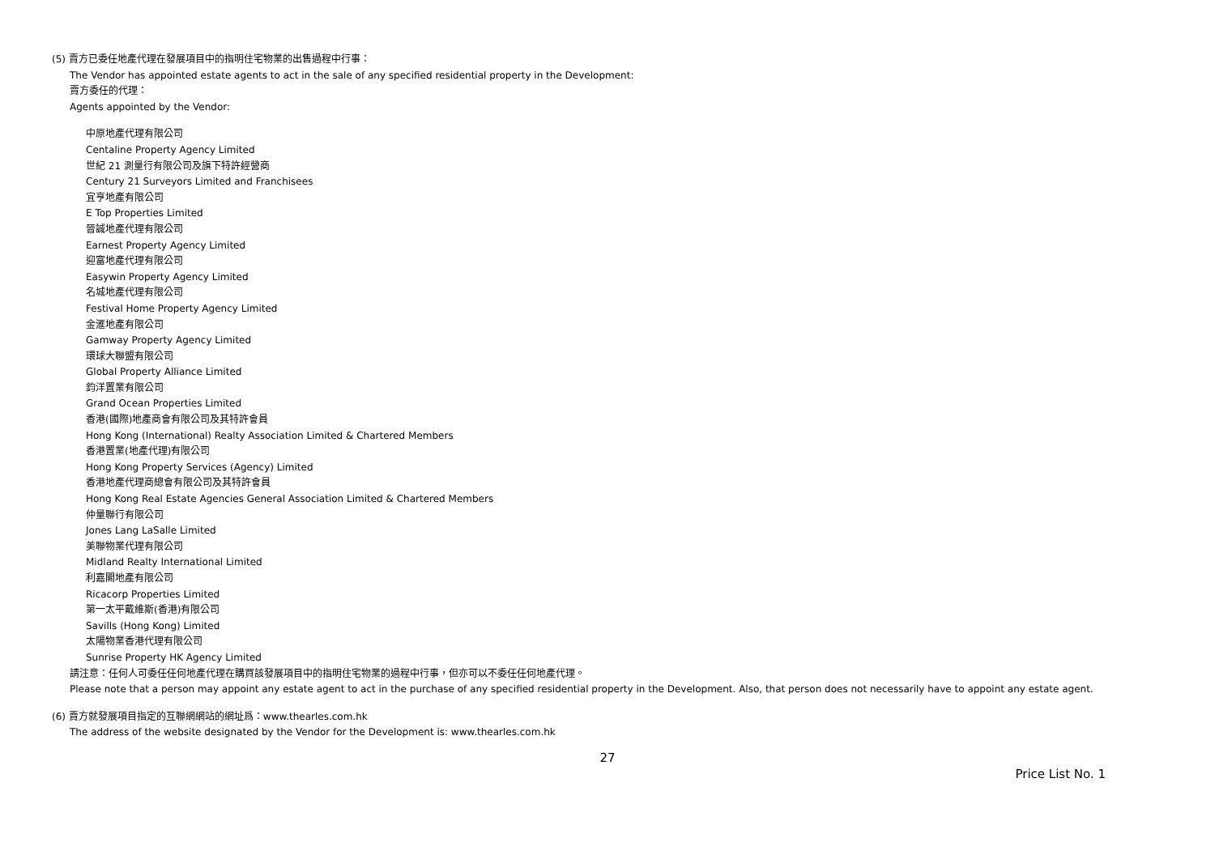(5) 賣方已委任地產代理在發展項目中的指明住宅物業的出售過程中行事：
The Vendor has appointed estate agents to act in the sale of any specified residential property in the Development:
賣方委任的代理：
Agents appointed by the Vendor:
中原地產代理有限公司
Centaline Property Agency Limited
世紀 21 測量行有限公司及旗下特許經營商
Century 21 Surveyors Limited and Franchisees
宜亨地產有限公司
E Top Properties Limited
晉誠地產代理有限公司
Earnest Property Agency Limited
迎富地產代理有限公司
Easywin Property Agency Limited
名城地產代理有限公司
Festival Home Property Agency Limited
金滙地產有限公司
Gamway Property Agency Limited
環球大聯盟有限公司
Global Property Alliance Limited
鈞洋置業有限公司
Grand Ocean Properties Limited
香港(國際)地產商會有限公司及其特許會員
Hong Kong (International) Realty Association Limited & Chartered Members
香港置業(地產代理)有限公司
Hong Kong Property Services (Agency) Limited
香港地產代理商總會有限公司及其特許會員
Hong Kong Real Estate Agencies General Association Limited & Chartered Members
仲量聯行有限公司
Jones Lang LaSalle Limited
美聯物業代理有限公司
Midland Realty International Limited
利嘉閣地產有限公司
Ricacorp Properties Limited
第一太平戴維斯(香港)有限公司
Savills (Hong Kong) Limited
太陽物業香港代理有限公司
Sunrise Property HK Agency Limited
請注意：任何人可委任任何地產代理在購買該發展項目中的指明住宅物業的過程中行事，但亦可以不委任任何地產代理。
Please note that a person may appoint any estate agent to act in the purchase of any specified residential property in the Development. Also, that person does not necessarily have to appoint any estate agent.
(6) 賣方就發展項目指定的互聯網網站的網址爲：www.thearles.com.hk
The address of the website designated by the Vendor for the Development is: www.thearles.com.hk
27
Price List No. 1